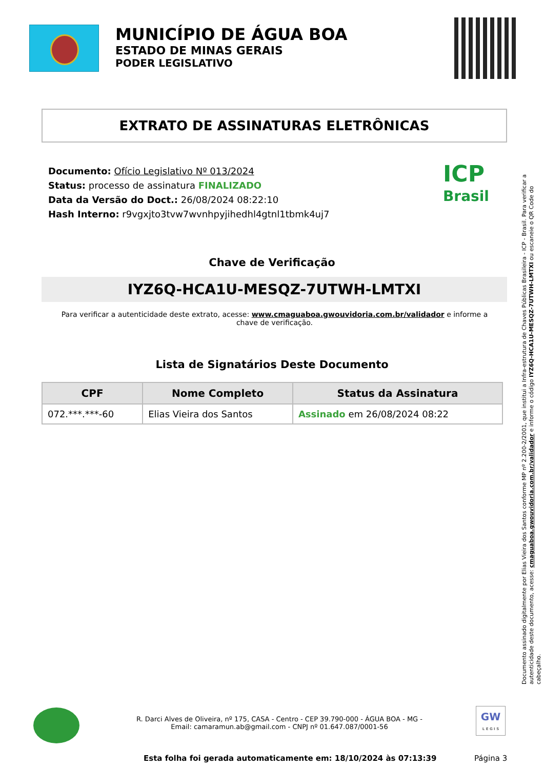MUNICÍPIO DE ÁGUA BOA
ESTADO DE MINAS GERAIS
PODER LEGISLATIVO
EXTRATO DE ASSINATURAS ELETRÔNICAS
Documento: Ofício Legislativo Nº 013/2024
Status: processo de assinatura FINALIZADO
Data da Versão do Doct.: 26/08/2024 08:22:10
Hash Interno: r9vgxjto3tvw7wvnhpyjihedhl4gtnl1tbmk4uj7
ICP
Brasil
Chave de Verificação
IYZ6Q-HCA1U-MESQZ-7UTWH-LMTXI
Para verificar a autenticidade deste extrato, acesse: www.cmaguaboa.gwouvidoria.com.br/validador e informe a chave de verificação.
Lista de Signatários Deste Documento
| CPF | Nome Completo | Status da Assinatura |
| --- | --- | --- |
| 072.***.***-60 | Elias Vieira dos Santos | Assinado em 26/08/2024 08:22 |
Documento assinado digitalmente por Elias Vieira dos Santos conforme MP nº 2.200-2/2001, que institui a Infra-estrutura de Chaves Públicas Brasileira - ICP - Brasil. Para verificar a autenticidade deste documento, acesse: cmaguaboa.gwouvidoria.com.br/validador e informe o código IYZ6Q-HCA1U-MESQZ-7UTWH-LMTXI ou escaneie o QR Code do cabeçalho.
R. Darci Alves de Oliveira, nº 175, CASA - Centro - CEP 39.790-000 - ÁGUA BOA - MG - Email: camaramun.ab@gmail.com - CNPJ nº 01.647.087/0001-56
GW
L E G I S
Esta folha foi gerada automaticamente em: 18/10/2024 às 07:13:39
Página 3